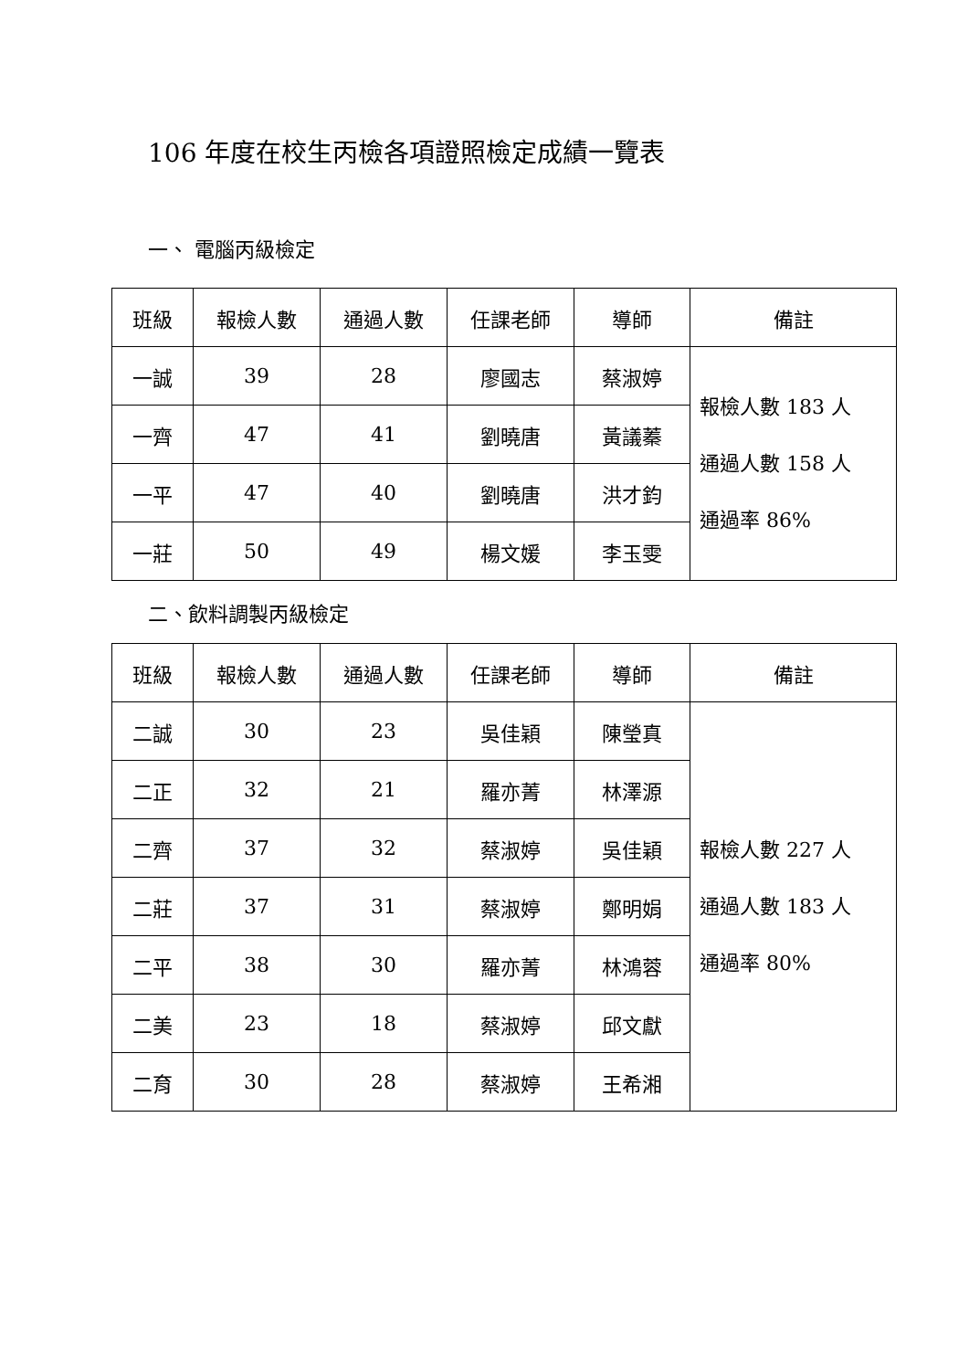106 年度在校生丙檢各項證照檢定成績一覽表
一、 電腦丙級檢定
| 班級 | 報檢人數 | 通過人數 | 任課老師 | 導師 | 備註 |
| --- | --- | --- | --- | --- | --- |
| 一誠 | 39 | 28 | 廖國志 | 蔡淑婷 | 報檢人數 183 人 通過人數 158 人 通過率 86% |
| 一齊 | 47 | 41 | 劉曉唐 | 黃議蓁 | |
| 一平 | 47 | 40 | 劉曉唐 | 洪才鈞 | |
| 一莊 | 50 | 49 | 楊文媛 | 李玉雯 | |
二、飲料調製丙級檢定
| 班級 | 報檢人數 | 通過人數 | 任課老師 | 導師 | 備註 |
| --- | --- | --- | --- | --- | --- |
| 二誠 | 30 | 23 | 吳佳穎 | 陳瑩真 | 報檢人數 227 人 通過人數 183 人 通過率 80% |
| 二正 | 32 | 21 | 羅亦菁 | 林澤源 | |
| 二齊 | 37 | 32 | 蔡淑婷 | 吳佳穎 | |
| 二莊 | 37 | 31 | 蔡淑婷 | 鄭明娟 | |
| 二平 | 38 | 30 | 羅亦菁 | 林鴻蓉 | |
| 二美 | 23 | 18 | 蔡淑婷 | 邱文獻 | |
| 二育 | 30 | 28 | 蔡淑婷 | 王希湘 | |